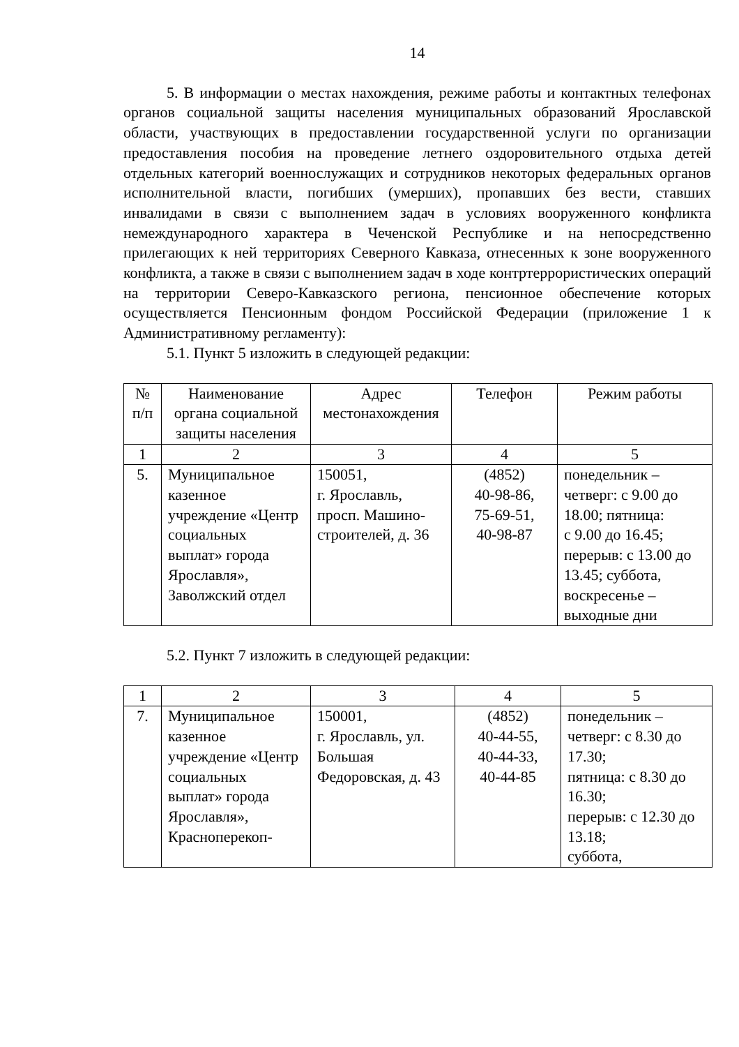14
5. В информации о местах нахождения, режиме работы и контактных телефонах органов социальной защиты населения муниципальных образований Ярославской области, участвующих в предоставлении государственной услуги по организации предоставления пособия на проведение летнего оздоровительного отдыха детей отдельных категорий военнослужащих и сотрудников некоторых федеральных органов исполнительной власти, погибших (умерших), пропавших без вести, ставших инвалидами в связи с выполнением задач в условиях вооруженного конфликта немеждународного характера в Чеченской Республике и на непосредственно прилегающих к ней территориях Северного Кавказа, отнесенных к зоне вооруженного конфликта, а также в связи с выполнением задач в ходе контртеррористических операций на территории Северо-Кавказского региона, пенсионное обеспечение которых осуществляется Пенсионным фондом Российской Федерации (приложение 1 к Административному регламенту):
5.1. Пункт 5 изложить в следующей редакции:
| № п/п | Наименование органа социальной защиты населения | Адрес местонахождения | Телефон | Режим работы |
| --- | --- | --- | --- | --- |
| 1 | 2 | 3 | 4 | 5 |
| 5. | Муниципальное казенное учреждение «Центр социальных выплат» города Ярославля», Заволжский отдел | 150051, г. Ярославль, просп. Машино-строителей, д. 36 | (4852) 40-98-86, 75-69-51, 40-98-87 | понедельник – четверг: с 9.00 до 18.00; пятница: с 9.00 до 16.45; перерыв: с 13.00 до 13.45; суббота, воскресенье – выходные дни |
5.2. Пункт 7 изложить в следующей редакции:
| 1 | 2 | 3 | 4 | 5 |
| 7. | Муниципальное казенное учреждение «Центр социальных выплат» города Ярославля», Красноперекоп- | 150001, г. Ярославль, ул. Большая Федоровская, д. 43 | (4852) 40-44-55, 40-44-33, 40-44-85 | понедельник – четверг: с 8.30 до 17.30; пятница: с 8.30 до 16.30; перерыв: с 12.30 до 13.18; суббота, |